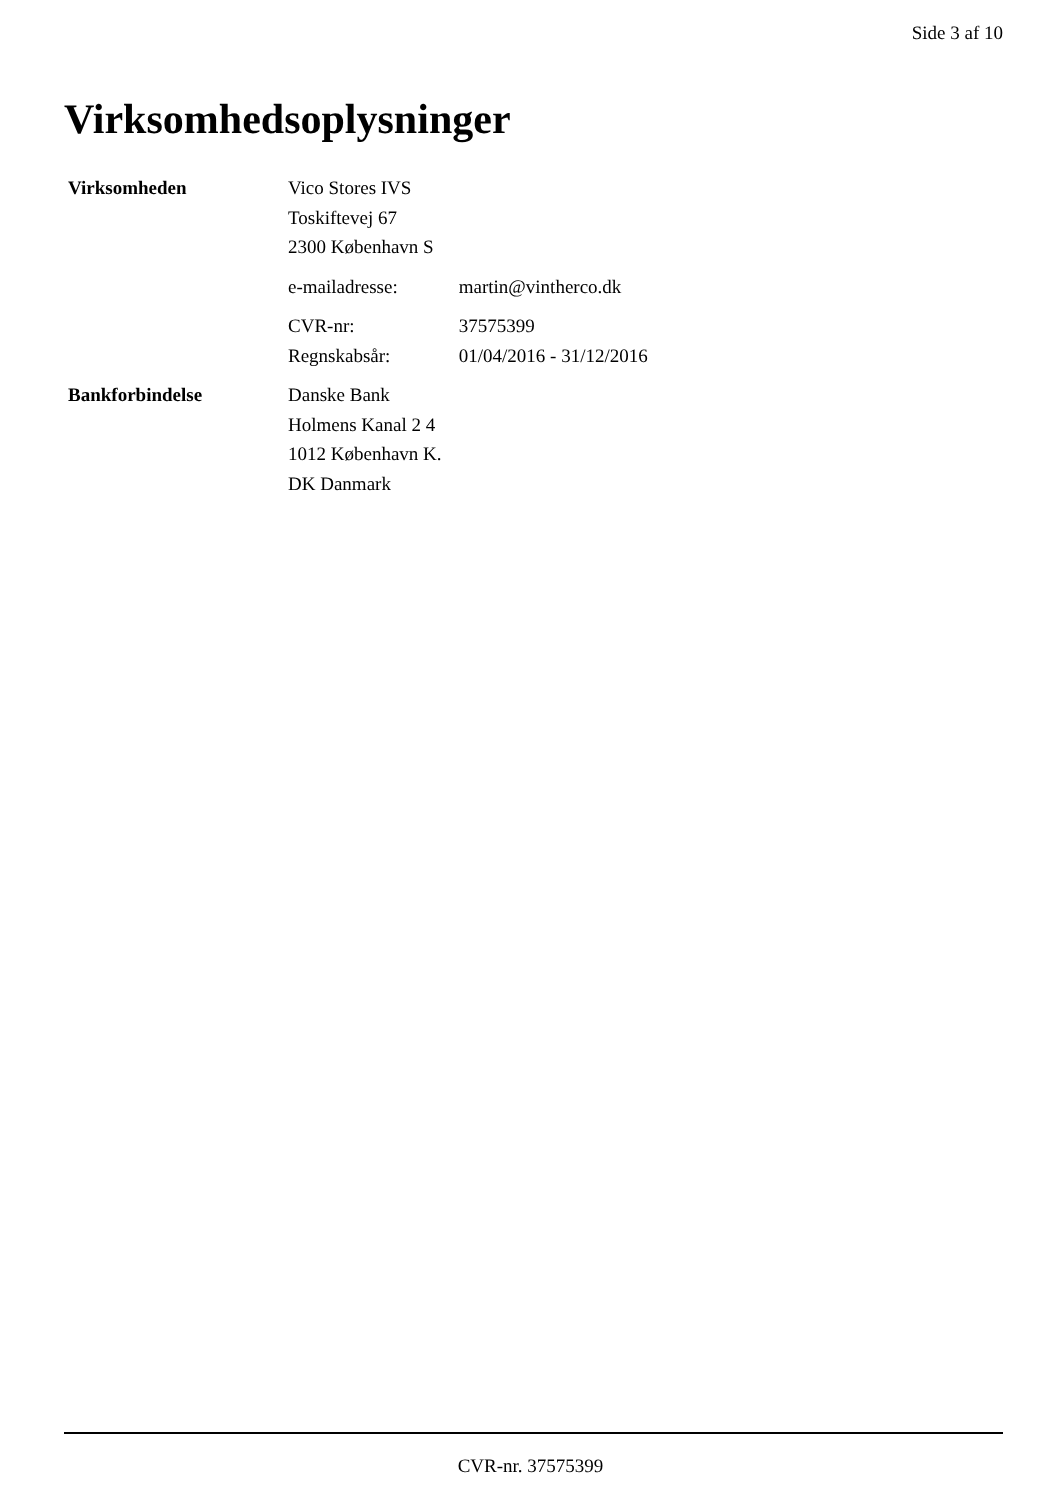Side 3 af 10
Virksomhedsoplysninger
Virksomheden Vico Stores IVS
Toskiftevej 67
2300 København S
e-mailadresse: martin@vintherco.dk
CVR-nr: 37575399
Regnskabsår: 01/04/2016 - 31/12/2016
Bankforbindelse Danske Bank
Holmens Kanal 2 4
1012 København K.
DK Danmark
CVR-nr. 37575399